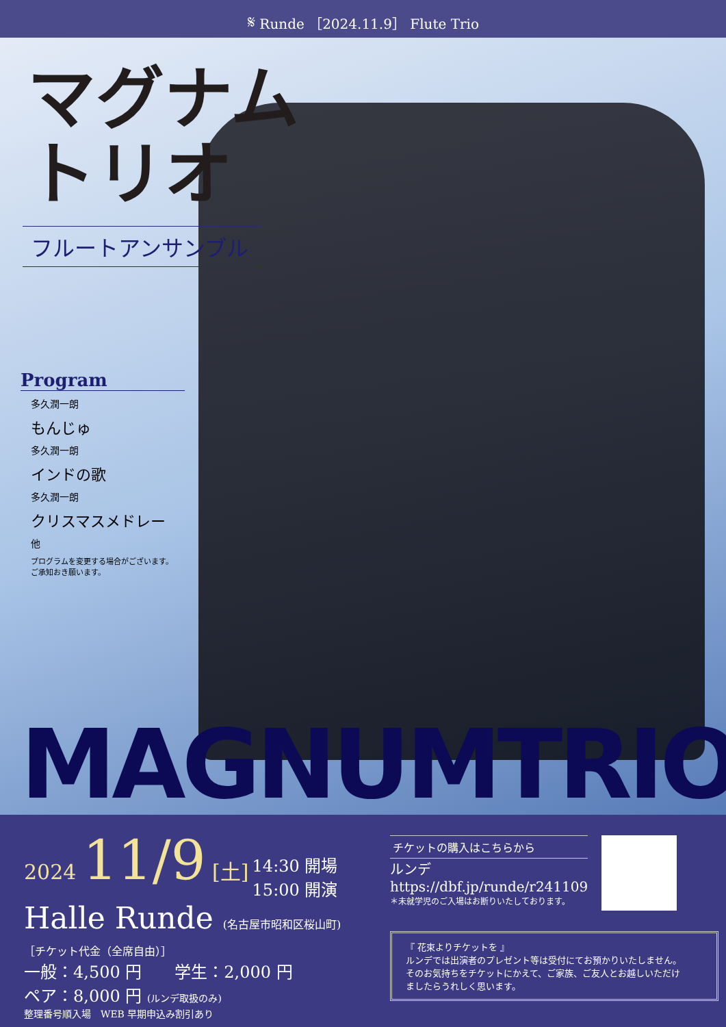𝄋 Runde ［2024.11.9］ Flute Trio
マグナム
トリオ
フルートアンサンブル
Program
多久潤一朗
もんじゅ
多久潤一朗
インドの歌
多久潤一朗
クリスマスメドレー
他
プログラムを変更する場合がございます。
ご承知おき願います。
MAGNUMTRIO
2024 11/9 [土] 14:30 開場
15:00 開演
Halle Runde (名古屋市昭和区桜山町)
［チケット代金（全席自由）］
一般：4,500 円　　学生：2,000 円
ペア：8,000 円 (ルンデ取扱のみ)
整理番号順入場　WEB 早期申込み割引あり
チケットの購入はこちらから
ルンデ
https://dbf.jp/runde/r241109
＊未就学児のご入場はお断りいたしております。
『 花束よりチケットを 』
ルンデでは出演者のプレゼント等は受付にてお預かりいたしません。
そのお気持ちをチケットにかえて、ご家族、ご友人とお越しいただけ
ましたらうれしく思います。